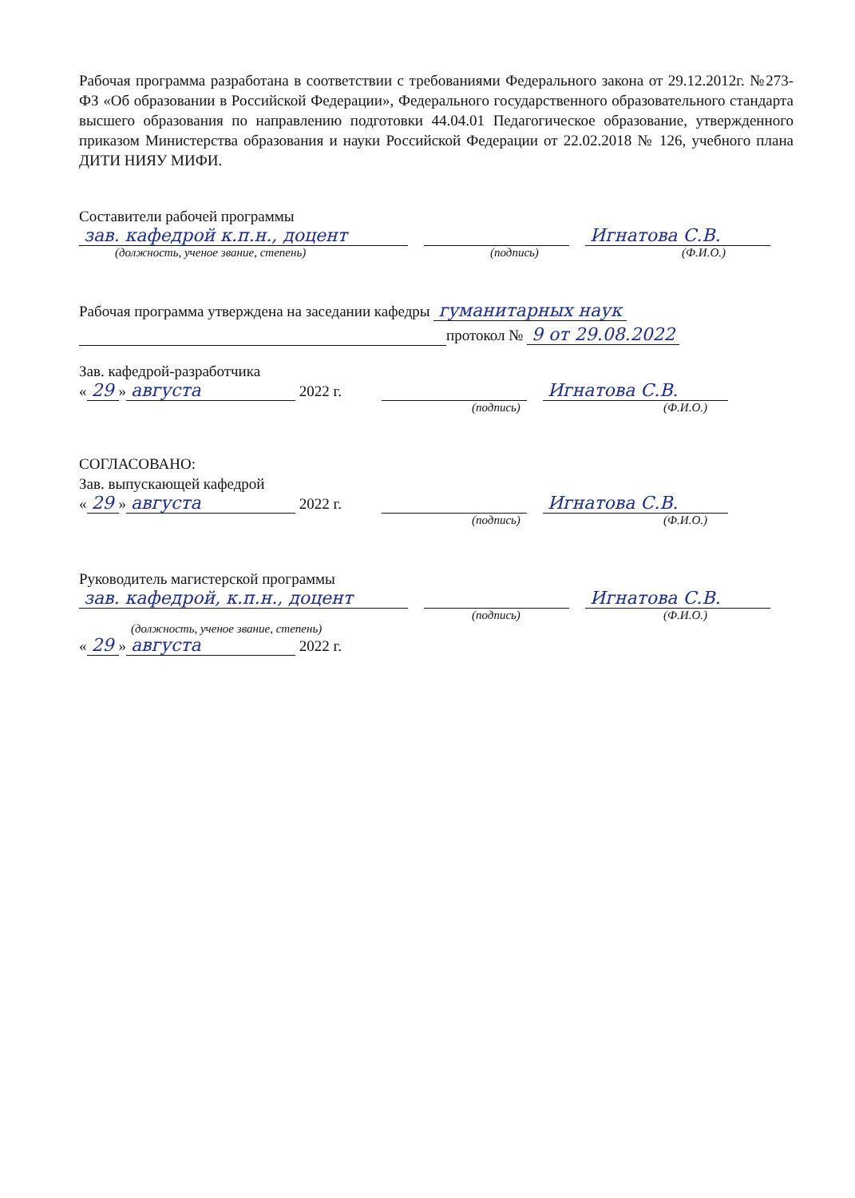Рабочая программа разработана в соответствии с требованиями Федерального закона от 29.12.2012г. №273-ФЗ «Об образовании в Российской Федерации», Федерального государственного образовательного стандарта высшего образования по направлению подготовки 44.04.01 Педагогическое образование, утвержденного приказом Министерства образования и науки Российской Федерации от 22.02.2018 № 126, учебного плана ДИТИ НИЯУ МИФИ.
Составители рабочей программы
зав. кафедрой к.п.н., доцент Игнатова С.В.
(должность, ученое звание, степень) (подпись) (Ф.И.О.)
Рабочая программа утверждена на заседании кафедры гуманитарных наук
протокол № 9 от 29.08.2022
Зав. кафедрой-разработчика
« 29 » августа 2022 г. Игнатова С.В.
(подпись) (Ф.И.О.)
СОГЛАСОВАНО:
Зав. выпускающей кафедрой
« 29 » августа 2022 г. Игнатова С.В.
(подпись) (Ф.И.О.)
Руководитель магистерской программы
зав. кафедрой, к.п.н., доцент Игнатова С.В.
(подпись) (Ф.И.О.)
(должность, ученое звание, степень)
« 29 » августа 2022 г.